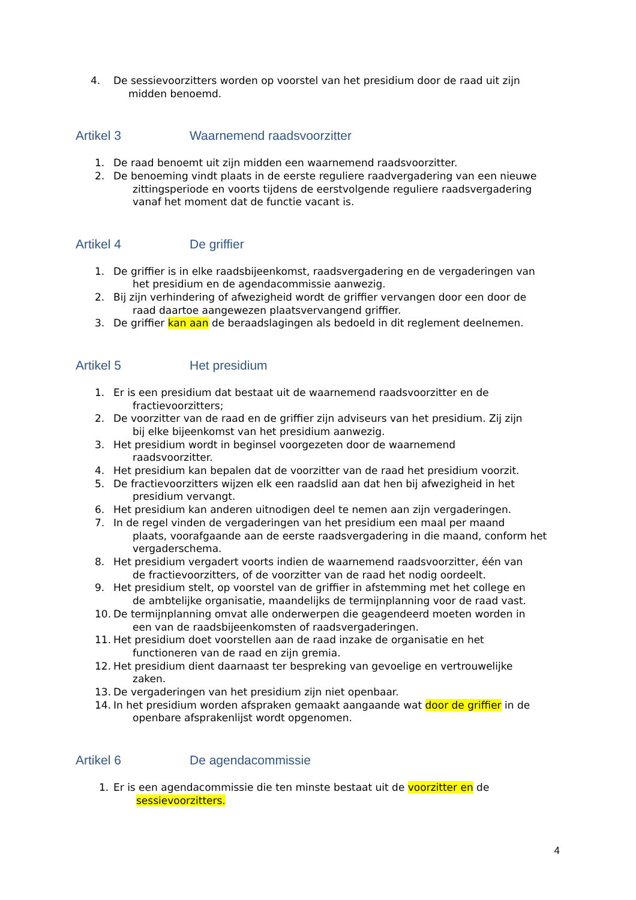4. De sessievoorzitters worden op voorstel van het presidium door de raad uit zijn
midden benoemd.
Artikel 3 Waarnemend raadsvoorzitter
1. De raad benoemt uit zijn midden een waarnemend raadsvoorzitter.
2. De benoeming vindt plaats in de eerste reguliere raadvergadering van een nieuwe
zittingsperiode en voorts tijdens de eerstvolgende reguliere raadsvergadering vanaf het moment dat de functie vacant is.
Artikel 4 De griffier
1. De griffier is in elke raadsbijeenkomst, raadsvergadering en de vergaderingen van
het presidium en de agendacommissie aanwezig.
2. Bij zijn verhindering of afwezigheid wordt de griffier vervangen door een door de
raad daartoe aangewezen plaatsvervangend griffier.
3. De griffier kan aan de beraadslagingen als bedoeld in dit reglement deelnemen.
Artikel 5 Het presidium
1. Er is een presidium dat bestaat uit de waarnemend raadsvoorzitter en de
fractievoorzitters;
2. De voorzitter van de raad en de griffier zijn adviseurs van het presidium. Zij zijn
bij elke bijeenkomst van het presidium aanwezig.
3. Het presidium wordt in beginsel voorgezeten door de waarnemend
raadsvoorzitter.
4. Het presidium kan bepalen dat de voorzitter van de raad het presidium voorzit.
5. De fractievoorzitters wijzen elk een raadslid aan dat hen bij afwezigheid in het
presidium vervangt.
6. Het presidium kan anderen uitnodigen deel te nemen aan zijn vergaderingen.
7. In de regel vinden de vergaderingen van het presidium een maal per maand
plaats, voorafgaande aan de eerste raadsvergadering in die maand, conform het vergaderschema.
8. Het presidium vergadert voorts indien de waarnemend raadsvoorzitter, één van
de fractievoorzitters, of de voorzitter van de raad het nodig oordeelt.
9. Het presidium stelt, op voorstel van de griffier in afstemming met het college en
de ambtelijke organisatie, maandelijks de termijnplanning voor de raad vast.
10. De termijnplanning omvat alle onderwerpen die geagendeerd moeten worden in
een van de raadsbijeenkomsten of raadsvergaderingen.
11. Het presidium doet voorstellen aan de raad inzake de organisatie en het
functioneren van de raad en zijn gremia.
12. Het presidium dient daarnaast ter bespreking van gevoelige en vertrouwelijke
zaken.
13. De vergaderingen van het presidium zijn niet openbaar.
14. In het presidium worden afspraken gemaakt aangaande wat door de griffier in de
openbare afsprakenlijst wordt opgenomen.
Artikel 6 De agendacommissie
1. Er is een agendacommissie die ten minste bestaat uit de voorzitter en de
sessievoorzitters.
4